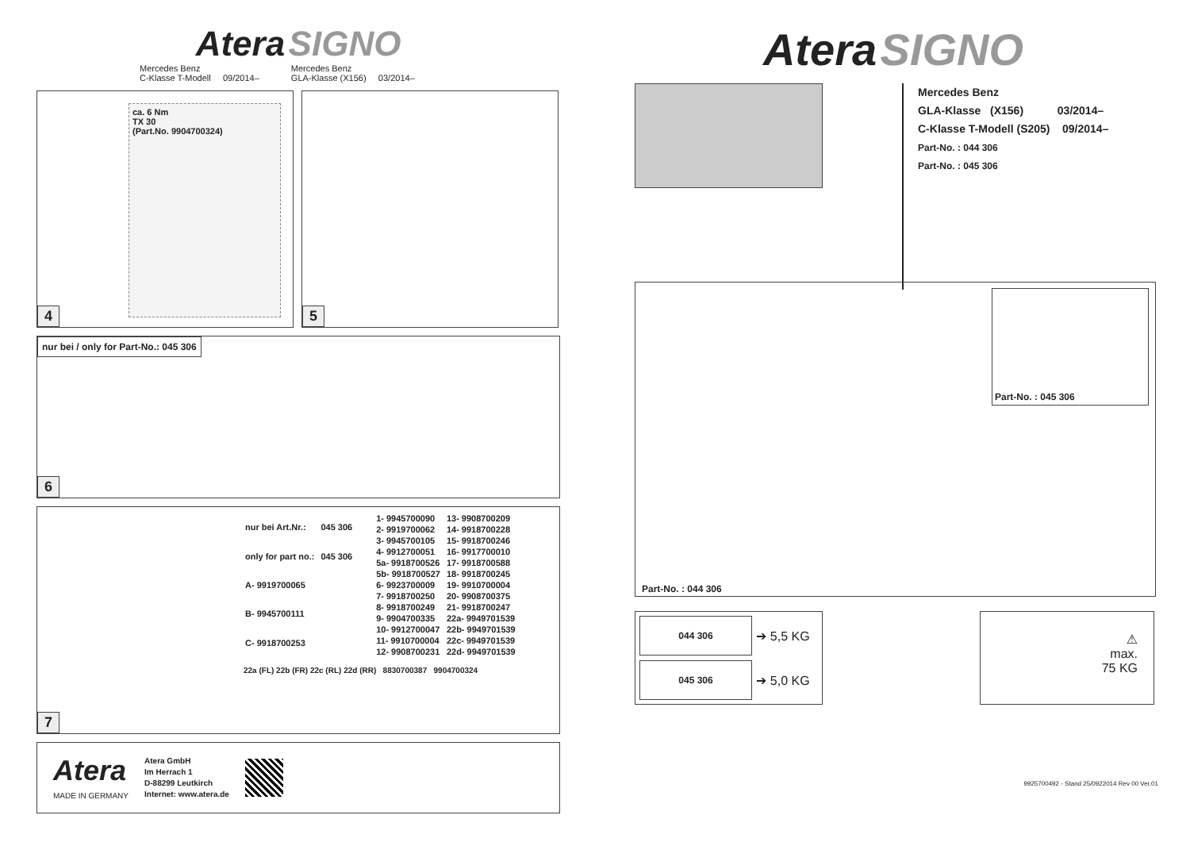Atera SIGNO
Mercedes Benz
C-Klasse T-Modell 09/2014–
Mercedes Benz
GLA-Klasse (X156) 03/2014–
ca. 6 Nm
TX 30
(Part.No. 9904700324)
4
5
nur bei / only for Part-No.: 045 306
6
| nur bei Art.Nr.: | 045 306 |
| only for part no.: | 045 306 |
| A- 9919700065 | |
| B- 9945700111 | |
| C- 9918700253 | |
| 1- 9945700090 | 13- 9908700209 |
| 2- 9919700062 | 14- 9918700228 |
| 3- 9945700105 | 15- 9918700246 |
| 4- 9912700051 | 16- 9917700010 |
| 5a- 9918700526 | 17- 9918700588 |
| 5b- 9918700527 | 18- 9918700245 |
| 6- 9923700009 | 19- 9910700004 |
| 7- 9918700250 | 20- 9908700375 |
| 8- 9918700249 | 21- 9918700247 |
| 9- 9904700335 | 22a- 9949701539 |
| 10- 9912700047 | 22b- 9949701539 |
| 11- 9910700004 | 22c- 9949701539 |
| 12- 9908700231 | 22d- 9949701539 |
22a (FL) 22b (FR) 22c (RL) 22d (RR) 8830700387 9904700324
7
Atera
MADE IN GERMANY
Atera GmbH
Im Herrach 1
D-88299 Leutkirch
Internet: www.atera.de
Atera SIGNO
Mercedes Benz
GLA-Klasse (X156) 03/2014–
C-Klasse T-Modell (S205) 09/2014–
Part-No. : 044 306
Part-No. : 045 306
Part-No. : 045 306
Part-No. : 044 306
044 306
➔ 5,5 KG
045 306
➔ 5,0 KG
⚠
max.
75 KG
9925700492 - Stand 25/0922014 Rev 00 Ver.01